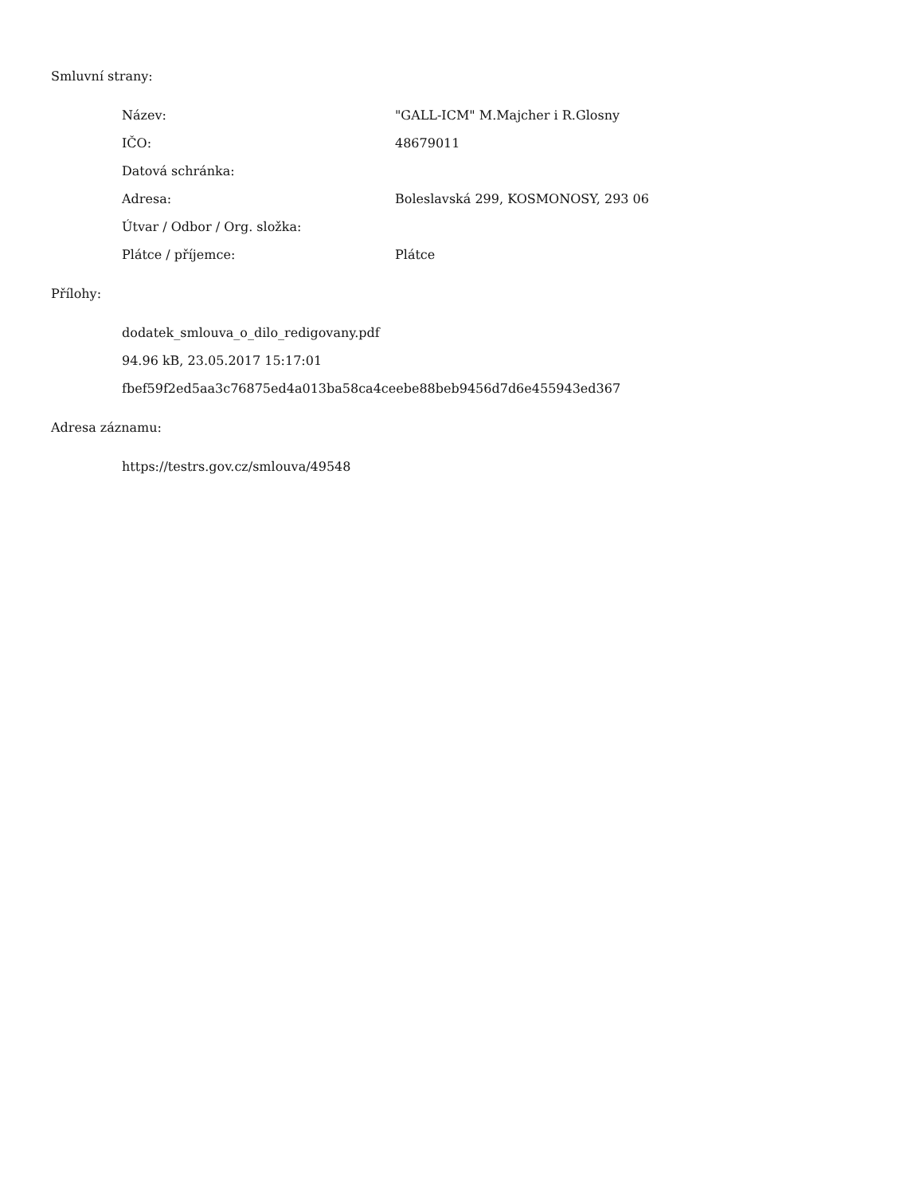Smluvní strany:
| Název: | "GALL-ICM" M.Majcher i R.Glosny |
| IČO: | 48679011 |
| Datová schránka: | |
| Adresa: | Boleslavská 299, KOSMONOSY, 293 06 |
| Útvar / Odbor / Org. složka: | |
| Plátce / příjemce: | Plátce |
Přílohy:
dodatek_smlouva_o_dilo_redigovany.pdf
94.96 kB, 23.05.2017 15:17:01
fbef59f2ed5aa3c76875ed4a013ba58ca4ceebe88beb9456d7d6e455943ed367
Adresa záznamu:
https://testrs.gov.cz/smlouva/49548